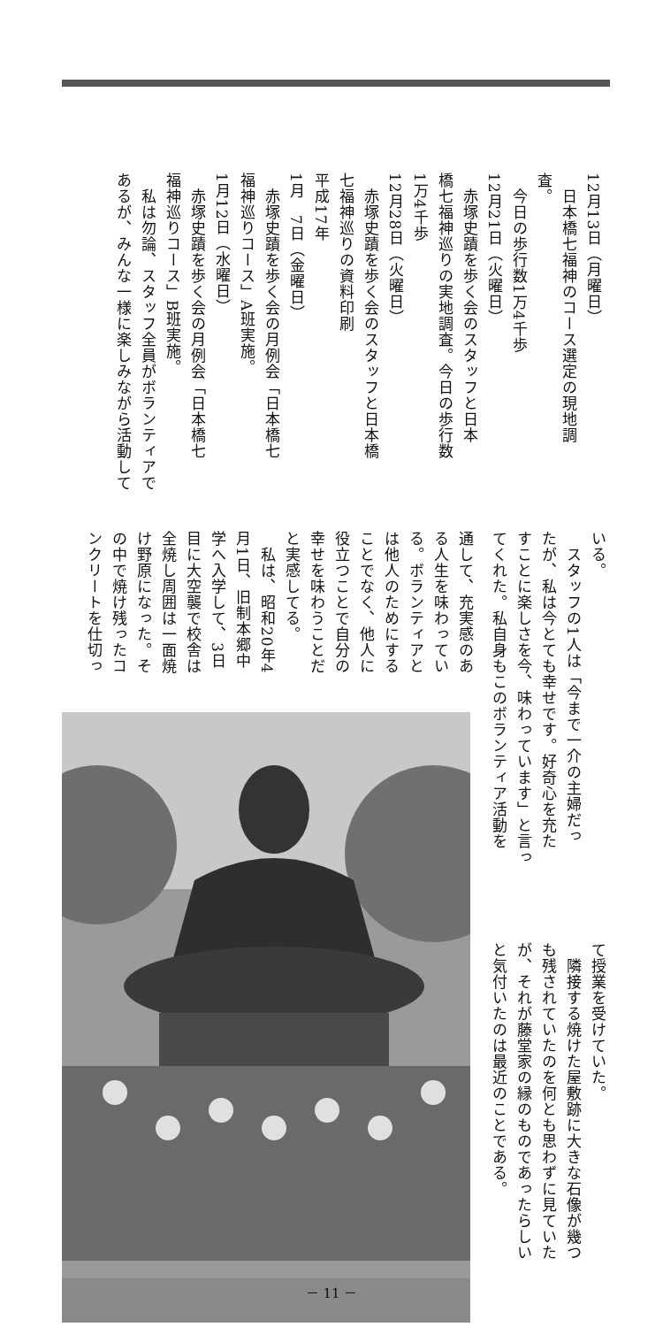12月13日（月曜日）
　日本橋七福神のコース選定の現地調
査。
　今日の歩行数1万4千歩
12月21日（火曜日）
　赤塚史蹟を歩く会のスタッフと日本
橋七福神巡りの実地調査。今日の歩行数
1万4千歩
12月28日（火曜日）
　赤塚史蹟を歩く会のスタッフと日本橋
七福神巡りの資料印刷
平成17年
1月　7日（金曜日）
　赤塚史蹟を歩く会の月例会「日本橋七
福神巡りコース」A班実施。
1月12日（水曜日）
　赤塚史蹟を歩く会の月例会「日本橋七
福神巡りコース」B班実施。
　私は勿論、スタッフ全員がボランティアで
あるが、みんな一様に楽しみながら活動して
いる。
　スタッフの1人は「今まで一介の主婦だっ
たが、私は今とても幸せです。好奇心を充た
すことに楽しさを今、味わっています」と言っ
てくれた。私自身もこのボランティア活動を
通して、充実感のあ
る人生を味わってい
る。ボランティアと
は他人のためにする
ことでなく、他人に
役立つことで自分の
幸せを味わうことだ
と実感してる。
　私は、昭和20年4
月1日、旧制本郷中
学へ入学して、3日
目に大空襲で校舎は
全焼し周囲は一面焼
け野原になった。そ
の中で焼け残ったコ
ンクリートを仕切っ
て授業を受けていた。
　隣接する焼けた屋敷跡に大きな石像が幾つ
も残されていたのを何とも思わずに見ていた
が、それが藤堂家の縁のものであったらしい
と気付いたのは最近のことである。
－ 11 －